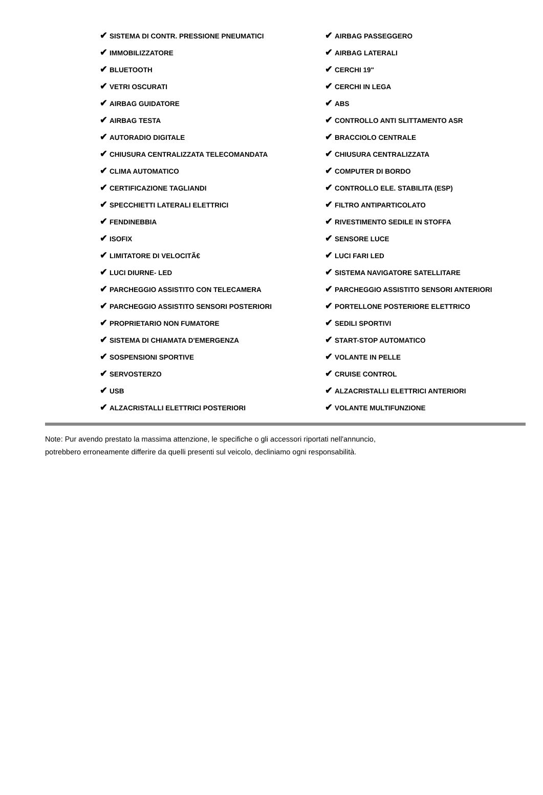| ✔ SISTEMA DI CONTR. PRESSIONE PNEUMATICI | ✔ AIRBAG PASSEGGERO |
| ✔ IMMOBILIZZATORE | ✔ AIRBAG LATERALI |
| ✔ BLUETOOTH | ✔ CERCHI 19" |
| ✔ VETRI OSCURATI | ✔ CERCHI IN LEGA |
| ✔ AIRBAG GUIDATORE | ✔ ABS |
| ✔ AIRBAG TESTA | ✔ CONTROLLO ANTI SLITTAMENTO ASR |
| ✔ AUTORADIO DIGITALE | ✔ BRACCIOLO CENTRALE |
| ✔ CHIUSURA CENTRALIZZATA TELECOMANDATA | ✔ CHIUSURA CENTRALIZZATA |
| ✔ CLIMA AUTOMATICO | ✔ COMPUTER DI BORDO |
| ✔ CERTIFICAZIONE TAGLIANDI | ✔ CONTROLLO ELE. STABILITA (ESP) |
| ✔ SPECCHIETTI LATERALI ELETTRICI | ✔ FILTRO ANTIPARTICOLATO |
| ✔ FENDINEBBIA | ✔ RIVESTIMENTO SEDILE IN STOFFA |
| ✔ ISOFIX | ✔ SENSORE LUCE |
| ✔ LIMITATORE DI VELOCITÃ€ | ✔ LUCI FARI LED |
| ✔ LUCI DIURNE- LED | ✔ SISTEMA NAVIGATORE SATELLITARE |
| ✔ PARCHEGGIO ASSISTITO CON TELECAMERA | ✔ PARCHEGGIO ASSISTITO SENSORI ANTERIORI |
| ✔ PARCHEGGIO ASSISTITO SENSORI POSTERIORI | ✔ PORTELLONE POSTERIORE ELETTRICO |
| ✔ PROPRIETARIO NON FUMATORE | ✔ SEDILI SPORTIVI |
| ✔ SISTEMA DI CHIAMATA D'EMERGENZA | ✔ START-STOP AUTOMATICO |
| ✔ SOSPENSIONI SPORTIVE | ✔ VOLANTE IN PELLE |
| ✔ SERVOSTERZO | ✔ CRUISE CONTROL |
| ✔ USB | ✔ ALZACRISTALLI ELETTRICI ANTERIORI |
| ✔ ALZACRISTALLI ELETTRICI POSTERIORI | ✔ VOLANTE MULTIFUNZIONE |
Note: Pur avendo prestato la massima attenzione, le specifiche o gli accessori riportati nell'annuncio,
potrebbero erroneamente differire da quelli presenti sul veicolo, decliniamo ogni responsabilità.